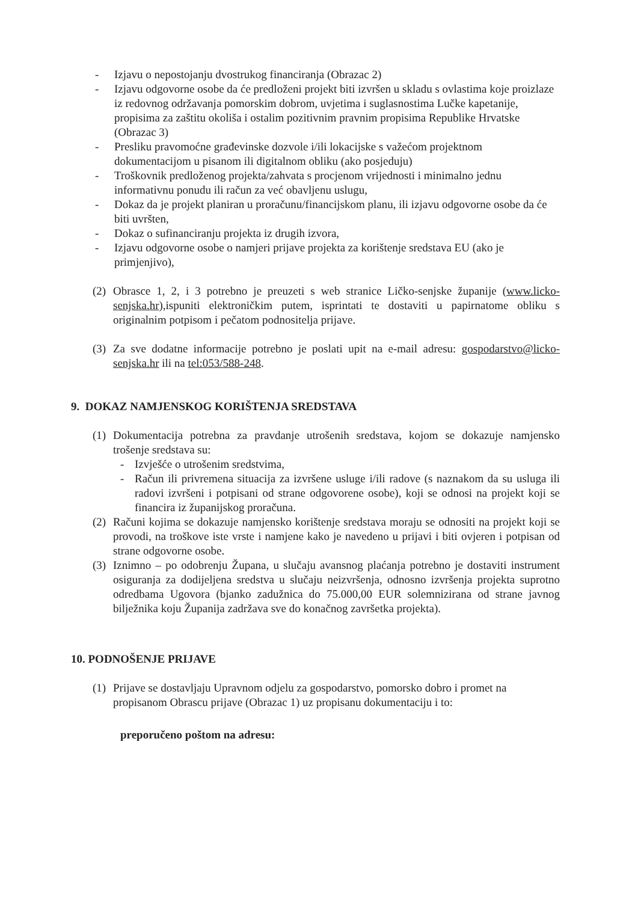- Izjavu o nepostojanju dvostrukog financiranja (Obrazac 2)
- Izjavu odgovorne osobe da će predloženi projekt biti izvršen u skladu s ovlastima koje proizlaze iz redovnog održavanja pomorskim dobrom, uvjetima i suglasnostima Lučke kapetanije, propisima za zaštitu okoliša i ostalim pozitivnim pravnim propisima Republike Hrvatske (Obrazac 3)
- Presliku pravomoćne građevinske dozvole i/ili lokacijske s važećom projektnom dokumentacijom u pisanom ili digitalnom obliku (ako posjeduju)
- Troškovnik predloženog projekta/zahvata s procjenom vrijednosti i minimalno jednu informativnu ponudu ili račun za već obavljenu uslugu,
- Dokaz da je projekt planiran u proračunu/financijskom planu, ili izjavu odgovorne osobe da će biti uvršten,
- Dokaz o sufinanciranju projekta iz drugih izvora,
- Izjavu odgovorne osobe o namjeri prijave projekta za korištenje sredstava EU (ako je primjenjivo),
(2) Obrasce 1, 2, i 3 potrebno je preuzeti s web stranice Ličko-senjske županije (www.licko-senjska.hr),ispuniti elektroničkim putem, isprintati te dostaviti u papirnatome obliku s originalnim potpisom i pečatom podnositelja prijave.
(3) Za sve dodatne informacije potrebno je poslati upit na e-mail adresu: gospodarstvo@licko-senjska.hr ili na tel:053/588-248.
9. DOKAZ NAMJENSKOG KORIŠTENJA SREDSTAVA
(1) Dokumentacija potrebna za pravdanje utrošenih sredstava, kojom se dokazuje namjensko trošenje sredstava su:
- Izvješće o utrošenim sredstvima,
- Račun ili privremena situacija za izvršene usluge i/ili radove (s naznakom da su usluga ili radovi izvršeni i potpisani od strane odgovorene osobe), koji se odnosi na projekt koji se financira iz županijskog proračuna.
(2) Računi kojima se dokazuje namjensko korištenje sredstava moraju se odnositi na projekt koji se provodi, na troškove iste vrste i namjene kako je navedeno u prijavi i biti ovjeren i potpisan od strane odgovorne osobe.
(3) Iznimno – po odobrenju Župana, u slučaju avansnog plaćanja potrebno je dostaviti instrument osiguranja za dodijeljena sredstva u slučaju neizvršenja, odnosno izvršenja projekta suprotno odredbama Ugovora (bjanko zadužnica do 75.000,00 EUR solemnizirana od strane javnog bilježnika koju Županija zadržava sve do konačnog završetka projekta).
10. PODNOŠENJE PRIJAVE
(1) Prijave se dostavljaju Upravnom odjelu za gospodarstvo, pomorsko dobro i promet na propisanom Obrascu prijave (Obrazac 1) uz propisanu dokumentaciju i to:
preporučeno poštom na adresu: